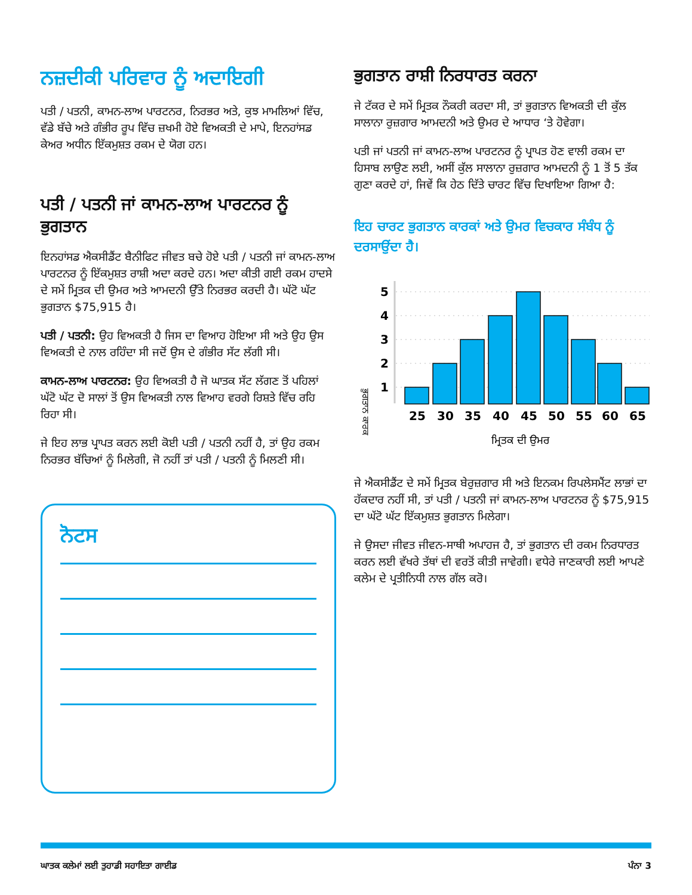ਨਜ਼ਦੀਕੀ ਪਰਿਵਾਰ ਨੂੰ ਅਦਾਇਗੀ
ਪਤੀ / ਪਤਨੀ, ਕਾਮਨ-ਲਾਅ ਪਾਰਟਨਰ, ਨਿਰਭਰ ਅਤੇ, ਕੁਝ ਮਾਮਲਿਆਂ ਵਿੱਚ, ਵੱਡੇ ਬੱਚੇ ਅਤੇ ਗੰਭੀਰ ਰੂਪ ਵਿੱਚ ਜ਼ਖਮੀ ਹੋਏ ਵਿਅਕਤੀ ਦੇ ਮਾਪੇ, ਇਨਹਾਂਸਡ ਕੇਅਰ ਅਧੀਨ ਇੱਕਮੁਸ਼ਤ ਰਕਮ ਦੇ ਯੋਗ ਹਨ।
ਪਤੀ / ਪਤਨੀ ਜਾਂ ਕਾਮਨ-ਲਾਅ ਪਾਰਟਨਰ ਨੂੰ ਭੁਗਤਾਨ
ਇਨਹਾਂਸਡ ਐਕਸੀਡੈਂਟ ਬੈਨੀਫਿਟ ਜੀਵਤ ਬਚੇ ਹੋਏ ਪਤੀ / ਪਤਨੀ ਜਾਂ ਕਾਮਨ-ਲਾਅ ਪਾਰਟਨਰ ਨੂੰ ਇੱਕਮੁਸ਼ਤ ਰਾਸ਼ੀ ਅਦਾ ਕਰਦੇ ਹਨ। ਅਦਾ ਕੀਤੀ ਗਈ ਰਕਮ ਹਾਦਸੇ ਦੇ ਸਮੇਂ ਮ੍ਰਿਤਕ ਦੀ ਉਮਰ ਅਤੇ ਆਮਦਨੀ ਉੱਤੇ ਨਿਰਭਰ ਕਰਦੀ ਹੈ। ਘੱਟੋ ਘੱਟ ਭੁਗਤਾਨ $75,915 ਹੈ।
ਪਤੀ / ਪਤਨੀ: ਉਹ ਵਿਅਕਤੀ ਹੈ ਜਿਸ ਦਾ ਵਿਆਹ ਹੋਇਆ ਸੀ ਅਤੇ ਉਹ ਉਸ ਵਿਅਕਤੀ ਦੇ ਨਾਲ ਰਹਿੰਦਾ ਸੀ ਜਦੋਂ ਉਸ ਦੇ ਗੰਭੀਰ ਸੱਟ ਲੱਗੀ ਸੀ।
ਕਾਮਨ-ਲਾਅ ਪਾਰਟਨਰ: ਉਹ ਵਿਅਕਤੀ ਹੈ ਜੋ ਘਾਤਕ ਸੱਟ ਲੱਗਣ ਤੋਂ ਪਹਿਲਾਂ ਘੱਟੋ ਘੱਟ ਦੋ ਸਾਲਾਂ ਤੋਂ ਉਸ ਵਿਅਕਤੀ ਨਾਲ ਵਿਆਹ ਵਰਗੇ ਰਿਸ਼ਤੇ ਵਿੱਚ ਰਹਿ ਰਿਹਾ ਸੀ।
ਜੇ ਇਹ ਲਾਭ ਪ੍ਰਾਪਤ ਕਰਨ ਲਈ ਕੋਈ ਪਤੀ / ਪਤਨੀ ਨਹੀਂ ਹੈ, ਤਾਂ ਉਹ ਰਕਮ ਨਿਰਭਰ ਬੱਚਿਆਂ ਨੂੰ ਮਿਲੇਗੀ, ਜੋ ਨਹੀਂ ਤਾਂ ਪਤੀ / ਪਤਨੀ ਨੂੰ ਮਿਲਣੀ ਸੀ।
ਨੋਟਸ
ਭੁਗਤਾਨ ਰਾਸ਼ੀ ਨਿਰਧਾਰਤ ਕਰਨਾ
ਜੇ ਟੱਕਰ ਦੇ ਸਮੇਂ ਮ੍ਰਿਤਕ ਨੌਕਰੀ ਕਰਦਾ ਸੀ, ਤਾਂ ਭੁਗਤਾਨ ਵਿਅਕਤੀ ਦੀ ਕੁੱਲ ਸਾਲਾਨਾ ਰੁਜ਼ਗਾਰ ਆਮਦਨੀ ਅਤੇ ਉਮਰ ਦੇ ਆਧਾਰ ‘ਤੇ ਹੋਵੇਗਾ।
ਪਤੀ ਜਾਂ ਪਤਨੀ ਜਾਂ ਕਾਮਨ-ਲਾਅ ਪਾਰਟਨਰ ਨੂੰ ਪ੍ਰਾਪਤ ਹੋਣ ਵਾਲੀ ਰਕਮ ਦਾ ਹਿਸਾਬ ਲਾਉਣ ਲਈ, ਅਸੀਂ ਕੁੱਲ ਸਾਲਾਨਾ ਰੁਜ਼ਗਾਰ ਆਮਦਨੀ ਨੂੰ 1 ਤੋਂ 5 ਤੱਕ ਗੁਣਾ ਕਰਦੇ ਹਾਂ, ਜਿਵੇਂ ਕਿ ਹੇਠ ਦਿੱਤੇ ਚਾਰਟ ਵਿੱਚ ਦਿਖਾਇਆ ਗਿਆ ਹੈ:
ਇਹ ਚਾਰਟ ਭੁਗਤਾਨ ਕਾਰਕਾਂ ਅਤੇ ਉਮਰ ਵਿਚਕਾਰ ਸੰਬੰਧ ਨੂੰ ਦਰਸਾਉਂਦਾ ਹੈ।
ਭੁਗਤਾਨ ਕਾਰਕ
5
4
3
2
1
25
30
35
40
45
50
55
60
65
ਮ੍ਰਿਤਕ ਦੀ ਉਮਰ
ਜੇ ਐਕਸੀਡੈਂਟ ਦੇ ਸਮੇਂ ਮ੍ਰਿਤਕ ਬੇਰੁਜ਼ਗਾਰ ਸੀ ਅਤੇ ਇਨਕਮ ਰਿਪਲੇਸਮੈਂਟ ਲਾਭਾਂ ਦਾ ਹੱਕਦਾਰ ਨਹੀਂ ਸੀ, ਤਾਂ ਪਤੀ / ਪਤਨੀ ਜਾਂ ਕਾਮਨ-ਲਾਅ ਪਾਰਟਨਰ ਨੂੰ $75,915 ਦਾ ਘੱਟੋ ਘੱਟ ਇੱਕਮੁਸ਼ਤ ਭੁਗਤਾਨ ਮਿਲੇਗਾ।
ਜੇ ਉਸਦਾ ਜੀਵਤ ਜੀਵਨ-ਸਾਥੀ ਅਪਾਹਜ ਹੈ, ਤਾਂ ਭੁਗਤਾਨ ਦੀ ਰਕਮ ਨਿਰਧਾਰਤ ਕਰਨ ਲਈ ਵੱਖਰੇ ਤੱਥਾਂ ਦੀ ਵਰਤੋਂ ਕੀਤੀ ਜਾਵੇਗੀ। ਵਧੇਰੇ ਜਾਣਕਾਰੀ ਲਈ ਆਪਣੇ ਕਲੇਮ ਦੇ ਪ੍ਰਤੀਨਿਧੀ ਨਾਲ ਗੱਲ ਕਰੋ।
ਘਾਤਕ ਕਲੇਮਾਂ ਲਈ ਤੁਹਾਡੀ ਸਹਾਇਤਾ ਗਾਈਡ ਪੰਨਾ 3